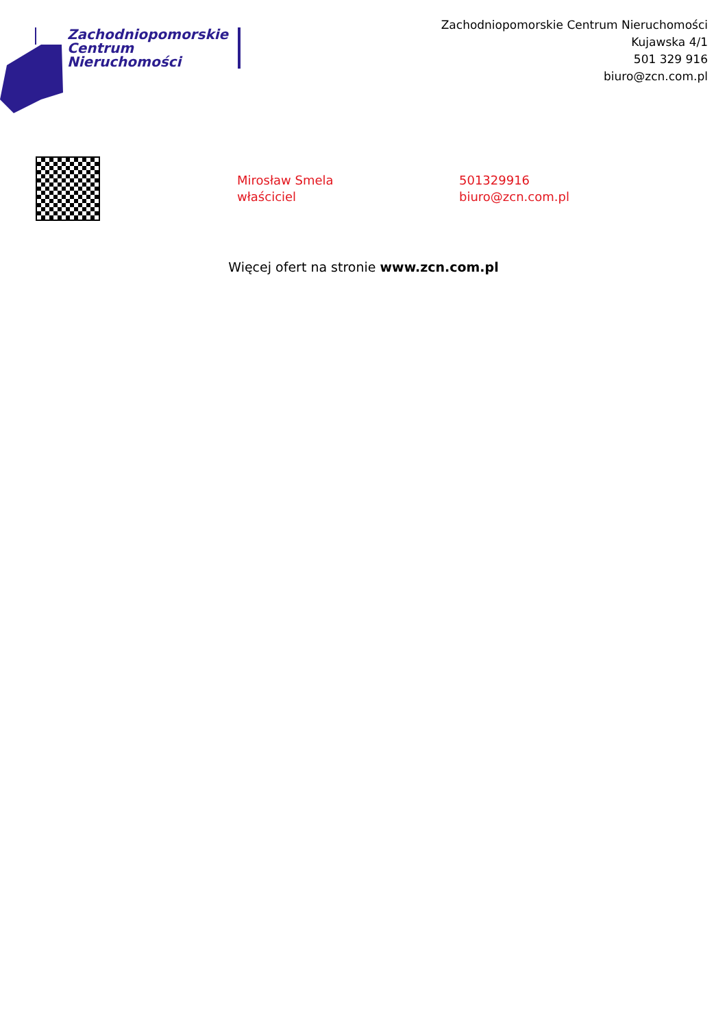Zachodniopomorskie
Centrum
Nieruchomości
Zachodniopomorskie Centrum Nieruchomości
Kujawska 4/1
501 329 916
biuro@zcn.com.pl
Mirosław Smela
właściciel
501329916
biuro@zcn.com.pl
Więcej ofert na stronie www.zcn.com.pl